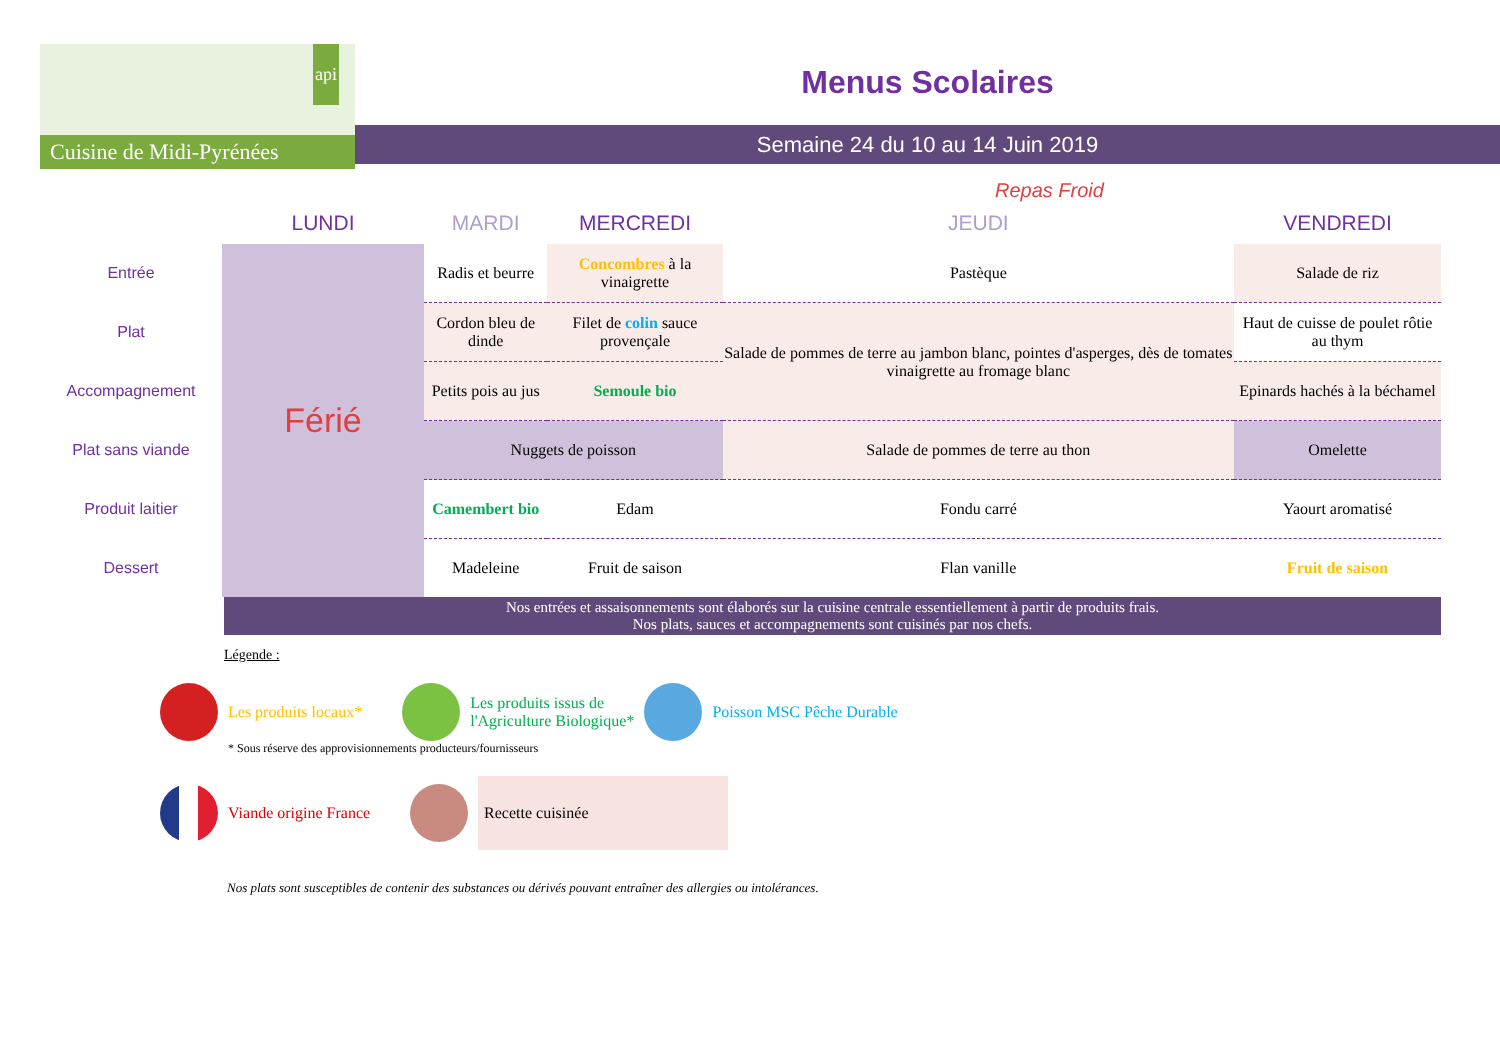api
Cuisine de Midi-Pyrénées
Menus Scolaires
Semaine 24 du 10 au 14 Juin 2019
Repas Froid
| | LUNDI | MARDI | MERCREDI | JEUDI | VENDREDI |
| --- | --- | --- | --- | --- | --- |
| Entrée | Férié | Radis et beurre | Concombres à la vinaigrette | Pastèque | Salade de riz |
| Plat | | Cordon bleu de dinde | Filet de colin sauce provençale | Salade de pommes de terre au jambon blanc, pointes d'asperges, dès de tomates vinaigrette au fromage blanc | Haut de cuisse de poulet rôtie au thym |
| Accompagnement | | Petits pois au jus | Semoule bio | | Epinards hachés à la béchamel |
| Plat sans viande | | Nuggets de poisson | | Salade de pommes de terre au thon | Omelette |
| Produit laitier | | Camembert bio | Edam | Fondu carré | Yaourt aromatisé |
| Dessert | | Madeleine | Fruit de saison | Flan vanille | Fruit de saison |
Nos entrées et assaisonnements sont élaborés sur la cuisine centrale essentiellement à partir de produits frais.
Nos plats, sauces et accompagnements sont cuisinés par nos chefs.
Légende :
Les produits locaux* Les produits issus de
l'Agriculture Biologique* Poisson MSC Pêche Durable
* Sous réserve des approvisionnements producteurs/fournisseurs
Viande origine France Recette cuisinée
Nos plats sont susceptibles de contenir des substances ou dérivés pouvant entraîner des allergies ou intolérances.